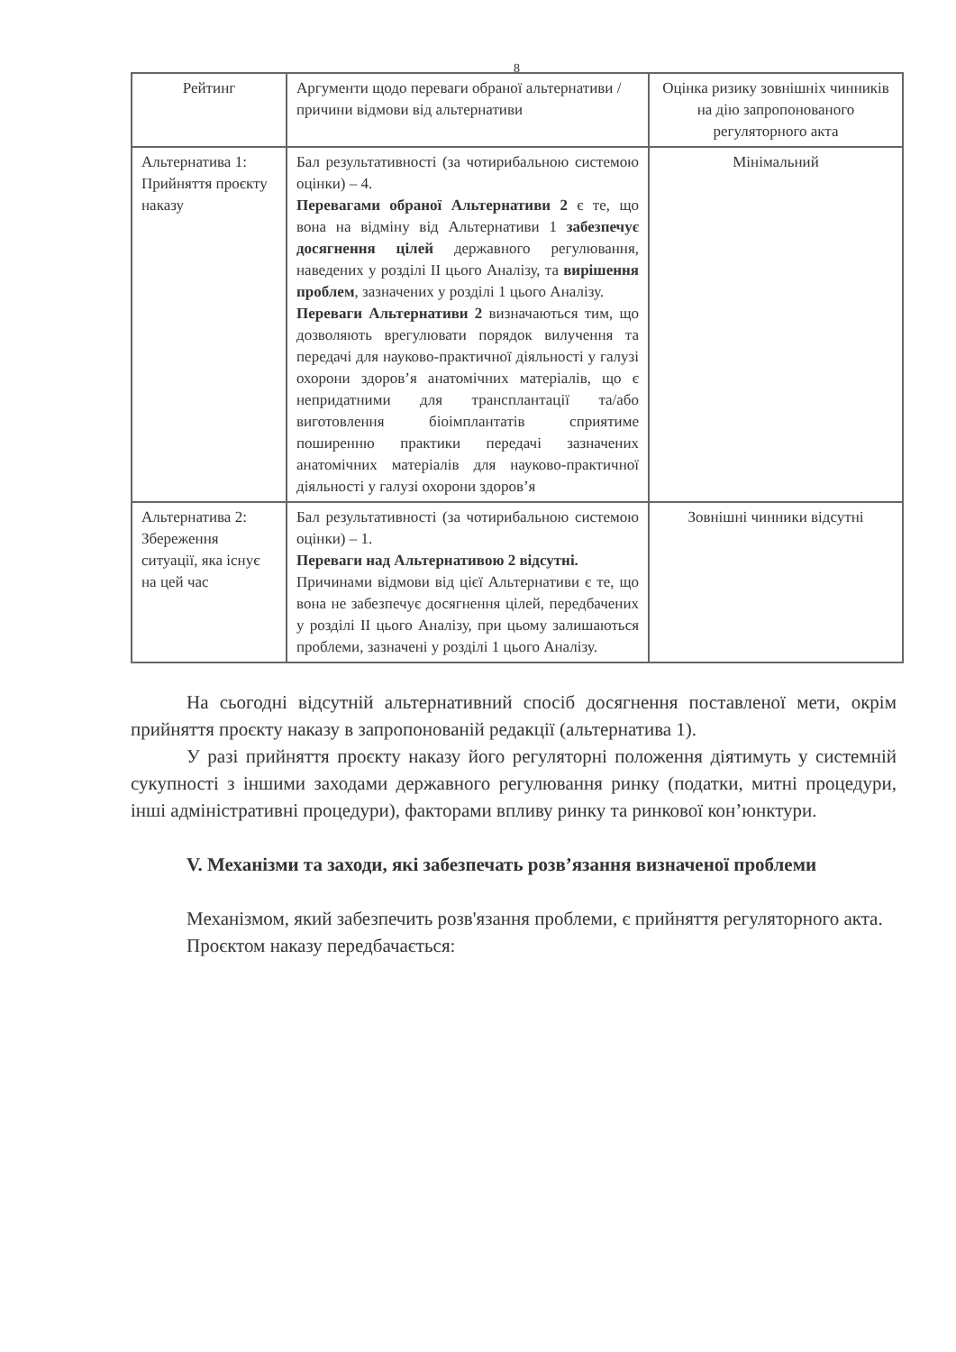8
| Рейтинг | Аргументи щодо переваги обраної альтернативи / причини відмови від альтернативи | Оцінка ризику зовнішніх чинників на дію запропонованого регуляторного акта |
| --- | --- | --- |
| Альтернатива 1: Прийняття проєкту наказу | Бал результативності (за чотирибальною системою оцінки) – 4. Перевагами обраної Альтернативи 2 є те, що вона на відміну від Альтернативи 1 забезпечує досягнення цілей державного регулювання, наведених у розділі II цього Аналізу, та вирішення проблем , зазначених у розділі 1 цього Аналізу. Переваги Альтернативи 2 визначаються тим, що дозволяють врегулювати порядок вилучення та передачі для науково-практичної діяльності у галузі охорони здоров’я анатомічних матеріалів, що є непридатними для трансплантації та/або виготовлення біоімплантатів сприятиме поширенню практики передачі зазначених анатомічних матеріалів для науково-практичної діяльності у галузі охорони здоров’я | Мінімальний |
| Альтернатива 2: Збереження ситуації, яка існує на цей час | Бал результативності (за чотирибальною системою оцінки) – 1. Переваги над Альтернативою 2 відсутні. Причинами відмови від цієї Альтернативи є те, що вона не забезпечує досягнення цілей, передбачених у розділі II цього Аналізу, при цьому залишаються проблеми, зазначені у розділі 1 цього Аналізу. | Зовнішні чинники відсутні |
На сьогодні відсутній альтернативний спосіб досягнення поставленої мети, окрім прийняття проєкту наказу в запропонованій редакції (альтернатива 1).
У разі прийняття проєкту наказу його регуляторні положення діятимуть у системній сукупності з іншими заходами державного регулювання ринку (податки, митні процедури, інші адміністративні процедури), факторами впливу ринку та ринкової кон’юнктури.
V. Механізми та заходи, які забезпечать розв’язання визначеної проблеми
Механізмом, який забезпечить розв'язання проблеми, є прийняття регуляторного акта.
Проєктом наказу передбачається: